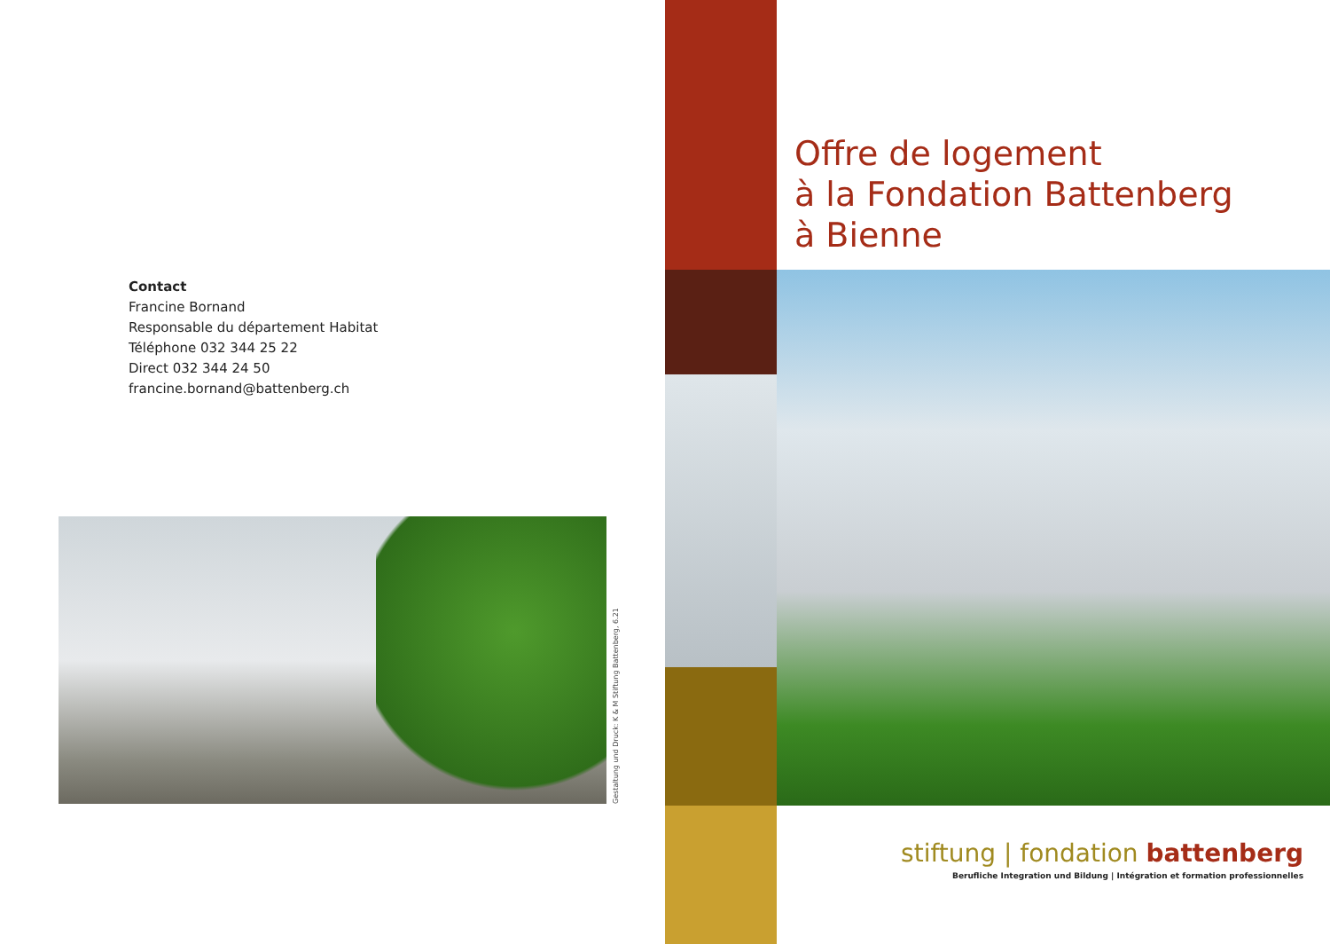Contact
Francine Bornand
Responsable du département Habitat
Téléphone 032 344 25 22
Direct 032 344 24 50
francine.bornand@battenberg.ch
Gestaltung und Druck: K & M Stiftung Battenberg, 6.21
Offre de logement
à la Fondation Battenberg
à Bienne
stiftung | fondation battenberg
Berufliche Integration und Bildung | Intégration et formation professionnelles